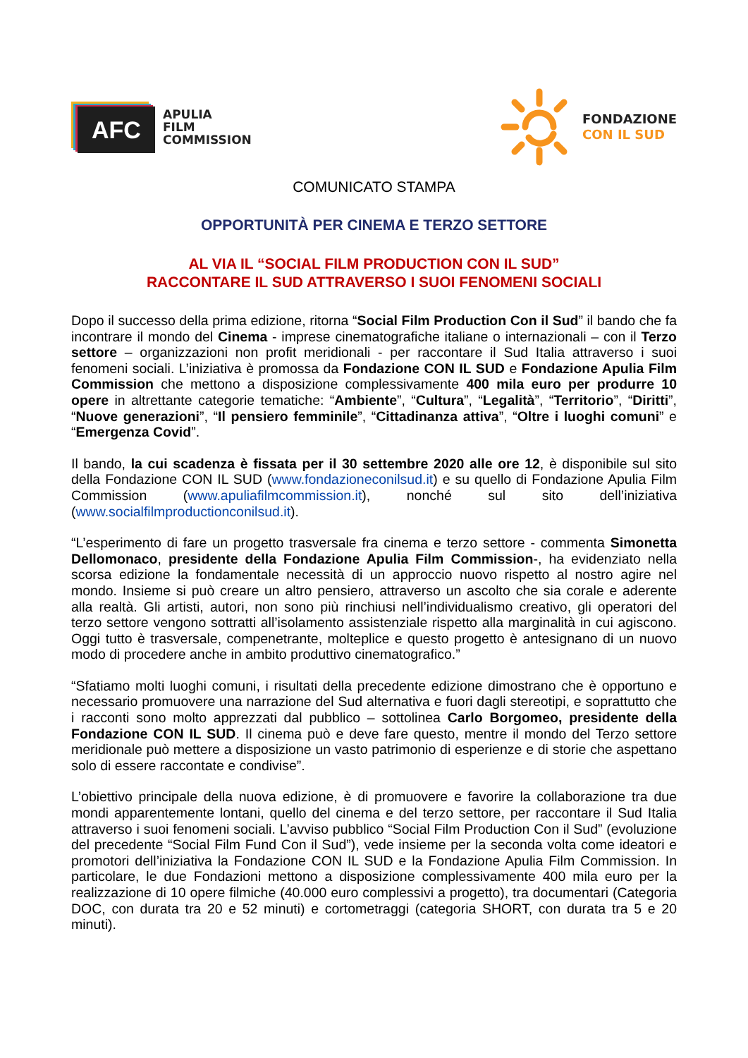AFC
APULIA
FILM
COMMISSION
FONDAZIONE
CON IL SUD
COMUNICATO STAMPA
OPPORTUNITÀ PER CINEMA E TERZO SETTORE
AL VIA IL “SOCIAL FILM PRODUCTION CON IL SUD”
RACCONTARE IL SUD ATTRAVERSO I SUOI FENOMENI SOCIALI
Dopo il successo della prima edizione, ritorna “Social Film Production Con il Sud” il bando che fa incontrare il mondo del Cinema - imprese cinematografiche italiane o internazionali – con il Terzo settore – organizzazioni non profit meridionali - per raccontare il Sud Italia attraverso i suoi fenomeni sociali. L’iniziativa è promossa da Fondazione CON IL SUD e Fondazione Apulia Film Commission che mettono a disposizione complessivamente 400 mila euro per produrre 10 opere in altrettante categorie tematiche: “Ambiente”, “Cultura”, “Legalità”, “Territorio”, “Diritti”, “Nuove generazioni”, “Il pensiero femminile”, “Cittadinanza attiva”, “Oltre i luoghi comuni” e “Emergenza Covid”.
Il bando, la cui scadenza è fissata per il 30 settembre 2020 alle ore 12, è disponibile sul sito della Fondazione CON IL SUD (www.fondazioneconilsud.it) e su quello di Fondazione Apulia Film Commission (www.apuliafilmcommission.it), nonché sul sito dell’iniziativa (www.socialfilmproductionconilsud.it).
“L’esperimento di fare un progetto trasversale fra cinema e terzo settore - commenta Simonetta Dellomonaco, presidente della Fondazione Apulia Film Commission-, ha evidenziato nella scorsa edizione la fondamentale necessità di un approccio nuovo rispetto al nostro agire nel mondo. Insieme si può creare un altro pensiero, attraverso un ascolto che sia corale e aderente alla realtà. Gli artisti, autori, non sono più rinchiusi nell’individualismo creativo, gli operatori del terzo settore vengono sottratti all’isolamento assistenziale rispetto alla marginalità in cui agiscono. Oggi tutto è trasversale, compenetrante, molteplice e questo progetto è antesignano di un nuovo modo di procedere anche in ambito produttivo cinematografico.”
“Sfatiamo molti luoghi comuni, i risultati della precedente edizione dimostrano che è opportuno e necessario promuovere una narrazione del Sud alternativa e fuori dagli stereotipi, e soprattutto che i racconti sono molto apprezzati dal pubblico – sottolinea Carlo Borgomeo, presidente della Fondazione CON IL SUD. Il cinema può e deve fare questo, mentre il mondo del Terzo settore meridionale può mettere a disposizione un vasto patrimonio di esperienze e di storie che aspettano solo di essere raccontate e condivise”.
L’obiettivo principale della nuova edizione, è di promuovere e favorire la collaborazione tra due mondi apparentemente lontani, quello del cinema e del terzo settore, per raccontare il Sud Italia attraverso i suoi fenomeni sociali. L’avviso pubblico “Social Film Production Con il Sud” (evoluzione del precedente “Social Film Fund Con il Sud”), vede insieme per la seconda volta come ideatori e promotori dell’iniziativa la Fondazione CON IL SUD e la Fondazione Apulia Film Commission. In particolare, le due Fondazioni mettono a disposizione complessivamente 400 mila euro per la realizzazione di 10 opere filmiche (40.000 euro complessivi a progetto), tra documentari (Categoria DOC, con durata tra 20 e 52 minuti) e cortometraggi (categoria SHORT, con durata tra 5 e 20 minuti).